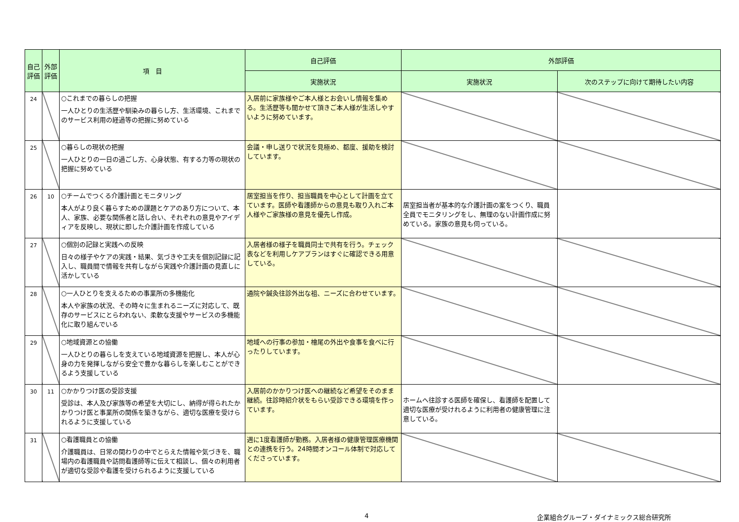| 自己評価 | 外部評価 | 項 目 | 自己評価 | 外部評価 | |
| --- | --- | --- | --- | --- | --- |
| | | | 実施状況 | 実施状況 | 次のステップに向けて期待したい内容 |
| 24 | | ○これまでの暮らしの把握 一人ひとりの生活歴や馴染みの暮らし方、生活環境、これまでのサービス利用の経過等の把握に努めている | 入居前に家族様やご本人様とお会いし情報を集める。生活歴等も聞かせて頂きご本人様が生活しやすいように努めています。 | | |
| 25 | | ○暮らしの現状の把握 一人ひとりの一日の過ごし方、心身状態、有する力等の現状の把握に努めている | 会議・申し送りで状況を見極め、都度、援助を検討しています。 | | |
| 26 | 10 | ○チームでつくる介護計画とモニタリング 本人がより良く暮らすための課題とケアのあり方について、本人、家族、必要な関係者と話し合い、それぞれの意見やアイディアを反映し、現状に即した介護計画を作成している | 居室担当を作り、担当職員を中心として計画を立てています。医師や看護師からの意見も取り入れご本人様やご家族様の意見を優先し作成。 | 居室担当者が基本的な介護計画の案をつくり、職員全員でモニタリングをし、無理のない計画作成に努めている。家族の意見も伺っている。 | |
| 27 | | ○個別の記録と実践への反映 日々の様子やケアの実践・結果、気づきや工夫を個別記録に記入し、職員間で情報を共有しながら実践や介護計画の見直しに活かしている | 入居者様の様子を職員同士で共有を行う。チェック表などを利用しケアプランはすぐに確認できる用意している。 | | |
| 28 | | ○一人ひとりを支えるための事業所の多機能化 本人や家族の状況、その時々に生まれるニーズに対応して、既存のサービスにとらわれない、柔軟な支援やサービスの多機能化に取り組んでいる | 通院や鍼灸往診外出な祖、ニーズに合わせています。 | | |
| 29 | | ○地域資源との協働 一人ひとりの暮らしを支えている地域資源を把握し、本人が心身の力を発揮しながら安全で豊かな暮らしを楽しむことができるよう支援している | 地域への行事の参加・檜尾の外出や食事を食べに行ったりしています。 | | |
| 30 | 11 | ○かかりつけ医の受診支援 受診は、本人及び家族等の希望を大切にし、納得が得られたかかりつけ医と事業所の関係を築きながら、適切な医療を受けられるように支援している | 入居前のかかりつけ医への継続など希望をそのまま継続。往診時紹介状をもらい受診できる環境を作っています。 | ホームへ往診する医師を確保し、看護師を配置して適切な医療が受けれるように利用者の健康管理に注意している。 | |
| 31 | | ○看護職員との協働 介護職員は、日常の関わりの中でとらえた情報や気づきを、職場内の看護職員や訪問看護師等に伝えて相談し、個々の利用者が適切な受診や看護を受けられるように支援している | 週に1度看護師が勤務。入居者様の健康管理医療機関との連携を行う。24時間オンコール体制で対応してくださっています。 | | |
4 企業組合グループ・ダイナミックス総合研究所